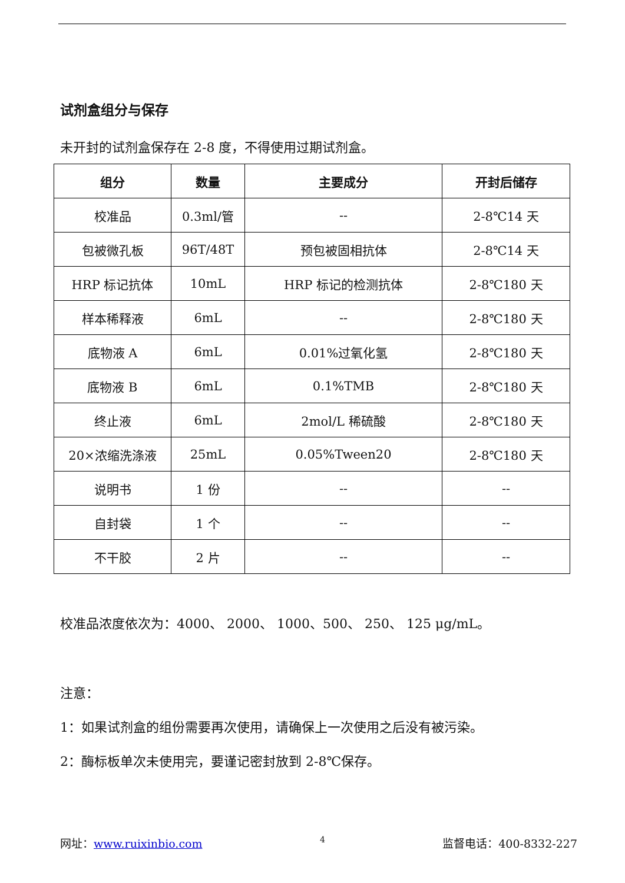试剂盒组分与保存
未开封的试剂盒保存在 2-8 度，不得使用过期试剂盒。
| 组分 | 数量 | 主要成分 | 开封后储存 |
| --- | --- | --- | --- |
| 校准品 | 0.3ml/管 | -- | 2-8℃14 天 |
| 包被微孔板 | 96T/48T | 预包被固相抗体 | 2-8℃14 天 |
| HRP 标记抗体 | 10mL | HRP 标记的检测抗体 | 2-8℃180 天 |
| 样本稀释液 | 6mL | -- | 2-8℃180 天 |
| 底物液 A | 6mL | 0.01%过氧化氢 | 2-8℃180 天 |
| 底物液 B | 6mL | 0.1%TMB | 2-8℃180 天 |
| 终止液 | 6mL | 2mol/L 稀硫酸 | 2-8℃180 天 |
| 20×浓缩洗涤液 | 25mL | 0.05%Tween20 | 2-8℃180 天 |
| 说明书 | 1 份 | -- | -- |
| 自封袋 | 1 个 | -- | -- |
| 不干胶 | 2 片 | -- | -- |
校准品浓度依次为：4000、 2000、 1000、500、 250、 125 μg/mL。
注意：
1：如果试剂盒的组份需要再次使用，请确保上一次使用之后没有被污染。
2：酶标板单次未使用完，要谨记密封放到 2-8℃保存。
网址：www.ruixinbio.com 4 监督电话：400-8332-227